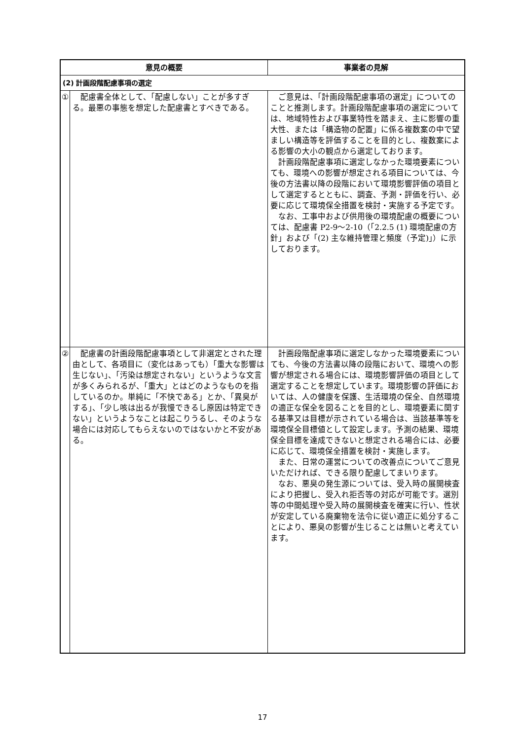| 意見の概要 | | 事業者の見解 |
| --- | --- | --- |
| (2) 計画段階配慮事項の選定 | | |
| ① | 配慮書全体として、「配慮しない」ことが多すぎる。最悪の事態を想定した配慮書とすべきである。 | ご意見は、「計画段階配慮事項の選定」についてのことと推測します。計画段階配慮事項の選定については、地域特性および事業特性を踏まえ、主に影響の重大性、または「構造物の配置」に係る複数案の中で望ましい構造等を評価することを目的とし、複数案による影響の大小の観点から選定しております。 計画段階配慮事項に選定しなかった環境要素についても、環境への影響が想定される項目については、今後の方法書以降の段階において環境影響評価の項目として選定するとともに、調査、予測・評価を行い、必要に応じて環境保全措置を検討・実施する予定です。 なお、工事中および供用後の環境配慮の概要については、配慮書 P2-9～2-10（「2.2.5 (1) 環境配慮の方針」および「(2) 主な維持管理と頻度（予定)」）に示しております。 |
| ② | 配慮書の計画段階配慮事項として非選定とされた理由として、各項目に（変化はあっても）「重大な影響は生じない」、「汚染は想定されない」というような文言が多くみられるが、「重大」とはどのようなものを指しているのか。単純に「不快である」とか、「異臭がする」、「少し咳は出るが我慢できるし原因は特定できない」というようなことは起こりうるし、そのような場合には対応してもらえないのではないかと不安がある。 | 計画段階配慮事項に選定しなかった環境要素についても、今後の方法書以降の段階において、環境への影響が想定される場合には、環境影響評価の項目として選定することを想定しています。環境影響の評価においては、人の健康を保護、生活環境の保全、自然環境の適正な保全を図ることを目的とし、環境要素に関する基準又は目標が示されている場合は、当該基準等を環境保全目標値として設定します。予測の結果、環境保全目標を達成できないと想定される場合には、必要に応じて、環境保全措置を検討・実施します。 また、日常の運営についての改善点についてご意見いただければ、できる限り配慮してまいります。 なお、悪臭の発生源については、受入時の展開検査により把握し、受入れ拒否等の対応が可能です。選別等の中間処理や受入時の展開検査を確実に行い、性状が安定している廃棄物を法令に従い適正に処分することにより、悪臭の影響が生じることは無いと考えています。 |
17